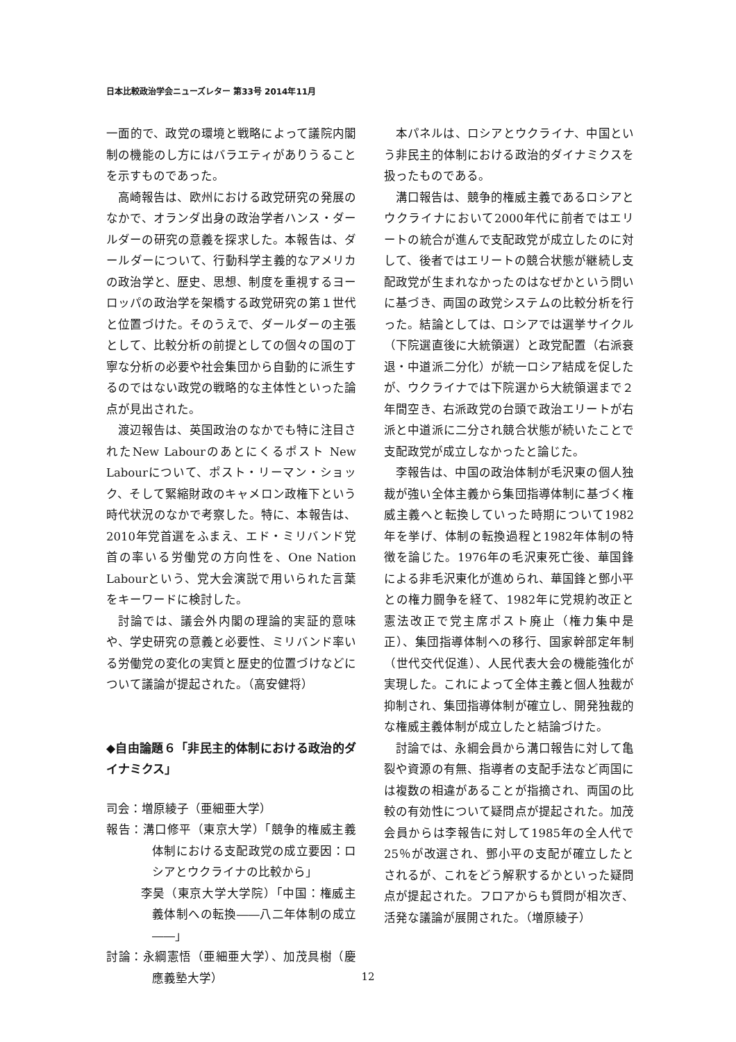日本比較政治学会ニューズレター 第33号 2014年11月
一面的で、政党の環境と戦略によって議院内閣制の機能のし方にはバラエティがありうることを示すものであった。
高崎報告は、欧州における政党研究の発展のなかで、オランダ出身の政治学者ハンス・ダールダーの研究の意義を探求した。本報告は、ダールダーについて、行動科学主義的なアメリカの政治学と、歴史、思想、制度を重視するヨーロッパの政治学を架橋する政党研究の第１世代と位置づけた。そのうえで、ダールダーの主張として、比較分析の前提としての個々の国の丁寧な分析の必要や社会集団から自動的に派生するのではない政党の戦略的な主体性といった論点が見出された。
渡辺報告は、英国政治のなかでも特に注目されたNew Labourのあとにくるポスト New Labourについて、ポスト・リーマン・ショック、そして緊縮財政のキャメロン政権下という時代状況のなかで考察した。特に、本報告は、2010年党首選をふまえ、エド・ミリバンド党首の率いる労働党の方向性を、One Nation Labourという、党大会演説で用いられた言葉をキーワードに検討した。
討論では、議会外内閣の理論的実証的意味や、学史研究の意義と必要性、ミリバンド率いる労働党の変化の実質と歴史的位置づけなどについて議論が提起された。（高安健将）
◆自由論題６「非民主的体制における政治的ダイナミクス」
司会：増原綾子（亜細亜大学）
報告：溝口修平（東京大学）「競争的権威主義体制における支配政党の成立要因：ロシアとウクライナの比較から」
李昊（東京大学大学院）「中国：権威主義体制への転換――八二年体制の成立――」
討論：永綱憲悟（亜細亜大学）、加茂具樹（慶應義塾大学）
本パネルは、ロシアとウクライナ、中国という非民主的体制における政治的ダイナミクスを扱ったものである。
溝口報告は、競争的権威主義であるロシアとウクライナにおいて2000年代に前者ではエリートの統合が進んで支配政党が成立したのに対して、後者ではエリートの競合状態が継続し支配政党が生まれなかったのはなぜかという問いに基づき、両国の政党システムの比較分析を行った。結論としては、ロシアでは選挙サイクル（下院選直後に大統領選）と政党配置（右派衰退・中道派二分化）が統一ロシア結成を促したが、ウクライナでは下院選から大統領選まで２年間空き、右派政党の台頭で政治エリートが右派と中道派に二分され競合状態が続いたことで支配政党が成立しなかったと論じた。
李報告は、中国の政治体制が毛沢東の個人独裁が強い全体主義から集団指導体制に基づく権威主義へと転換していった時期について1982年を挙げ、体制の転換過程と1982年体制の特徴を論じた。1976年の毛沢東死亡後、華国鋒による非毛沢東化が進められ、華国鋒と鄧小平との権力闘争を経て、1982年に党規約改正と憲法改正で党主席ポスト廃止（権力集中是正）、集団指導体制への移行、国家幹部定年制（世代交代促進）、人民代表大会の機能強化が実現した。これによって全体主義と個人独裁が抑制され、集団指導体制が確立し、開発独裁的な権威主義体制が成立したと結論づけた。
討論では、永綱会員から溝口報告に対して亀裂や資源の有無、指導者の支配手法など両国には複数の相違があることが指摘され、両国の比較の有効性について疑問点が提起された。加茂会員からは李報告に対して1985年の全人代で25％が改選され、鄧小平の支配が確立したとされるが、これをどう解釈するかといった疑問点が提起された。フロアからも質問が相次ぎ、活発な議論が展開された。（増原綾子）
12